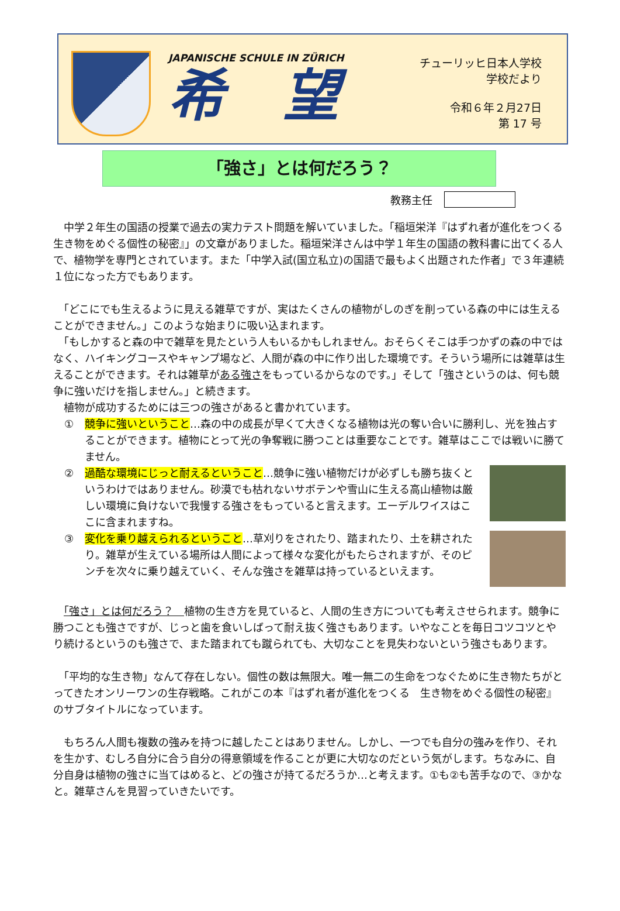JAPANISCHE SCHULE IN ZÜRICH
希望
チューリッヒ日本人学校
学校だより
令和６年２月27日
第 17 号
「強さ」とは何だろう？
教務主任
　中学２年生の国語の授業で過去の実力テスト問題を解いていました。「稲垣栄洋『はずれ者が進化をつくる　生き物をめぐる個性の秘密』」の文章がありました。稲垣栄洋さんは中学１年生の国語の教科書に出てくる人で、植物学を専門とされています。また「中学入試(国立私立)の国語で最もよく出題された作者」で３年連続１位になった方でもあります。
　「どこにでも生えるように見える雑草ですが、実はたくさんの植物がしのぎを削っている森の中には生えることができません。」このような始まりに吸い込まれます。
　「もしかすると森の中で雑草を見たという人もいるかもしれません。おそらくそこは手つかずの森の中ではなく、ハイキングコースやキャンプ場など、人間が森の中に作り出した環境です。そういう場所には雑草は生えることができます。それは雑草がある強さをもっているからなのです。」そして「強さというのは、何も競争に強いだけを指しません。」と続きます。
　植物が成功するためには三つの強さがあると書かれています。
① 競争に強いということ…森の中の成長が早くて大きくなる植物は光の奪い合いに勝利し、光を独占することができます。植物にとって光の争奪戦に勝つことは重要なことです。雑草はここでは戦いに勝てません。
② 過酷な環境にじっと耐えるということ…競争に強い植物だけが必ずしも勝ち抜くというわけではありません。砂漠でも枯れないサボテンや雪山に生える高山植物は厳しい環境に負けないで我慢する強さをもっていると言えます。エーデルワイスはここに含まれますね。
③ 変化を乗り越えられるということ…草刈りをされたり、踏まれたり、土を耕されたり。雑草が生えている場所は人間によって様々な変化がもたらされますが、そのピンチを次々に乗り越えていく、そんな強さを雑草は持っているといえます。
　「強さ」とは何だろう？　植物の生き方を見ていると、人間の生き方についても考えさせられます。競争に勝つことも強さですが、じっと歯を食いしばって耐え抜く強さもあります。いやなことを毎日コツコツとやり続けるというのも強さで、また踏まれても蹴られても、大切なことを見失わないという強さもあります。
　「平均的な生き物」なんて存在しない。個性の数は無限大。唯一無二の生命をつなぐために生き物たちがとってきたオンリーワンの生存戦略。これがこの本『はずれ者が進化をつくる　生き物をめぐる個性の秘密』のサブタイトルになっています。
　もちろん人間も複数の強みを持つに越したことはありません。しかし、一つでも自分の強みを作り、それを生かす、むしろ自分に合う自分の得意領域を作ることが更に大切なのだという気がします。ちなみに、自分自身は植物の強さに当てはめると、どの強さが持てるだろうか…と考えます。①も②も苦手なので、③かなと。雑草さんを見習っていきたいです。